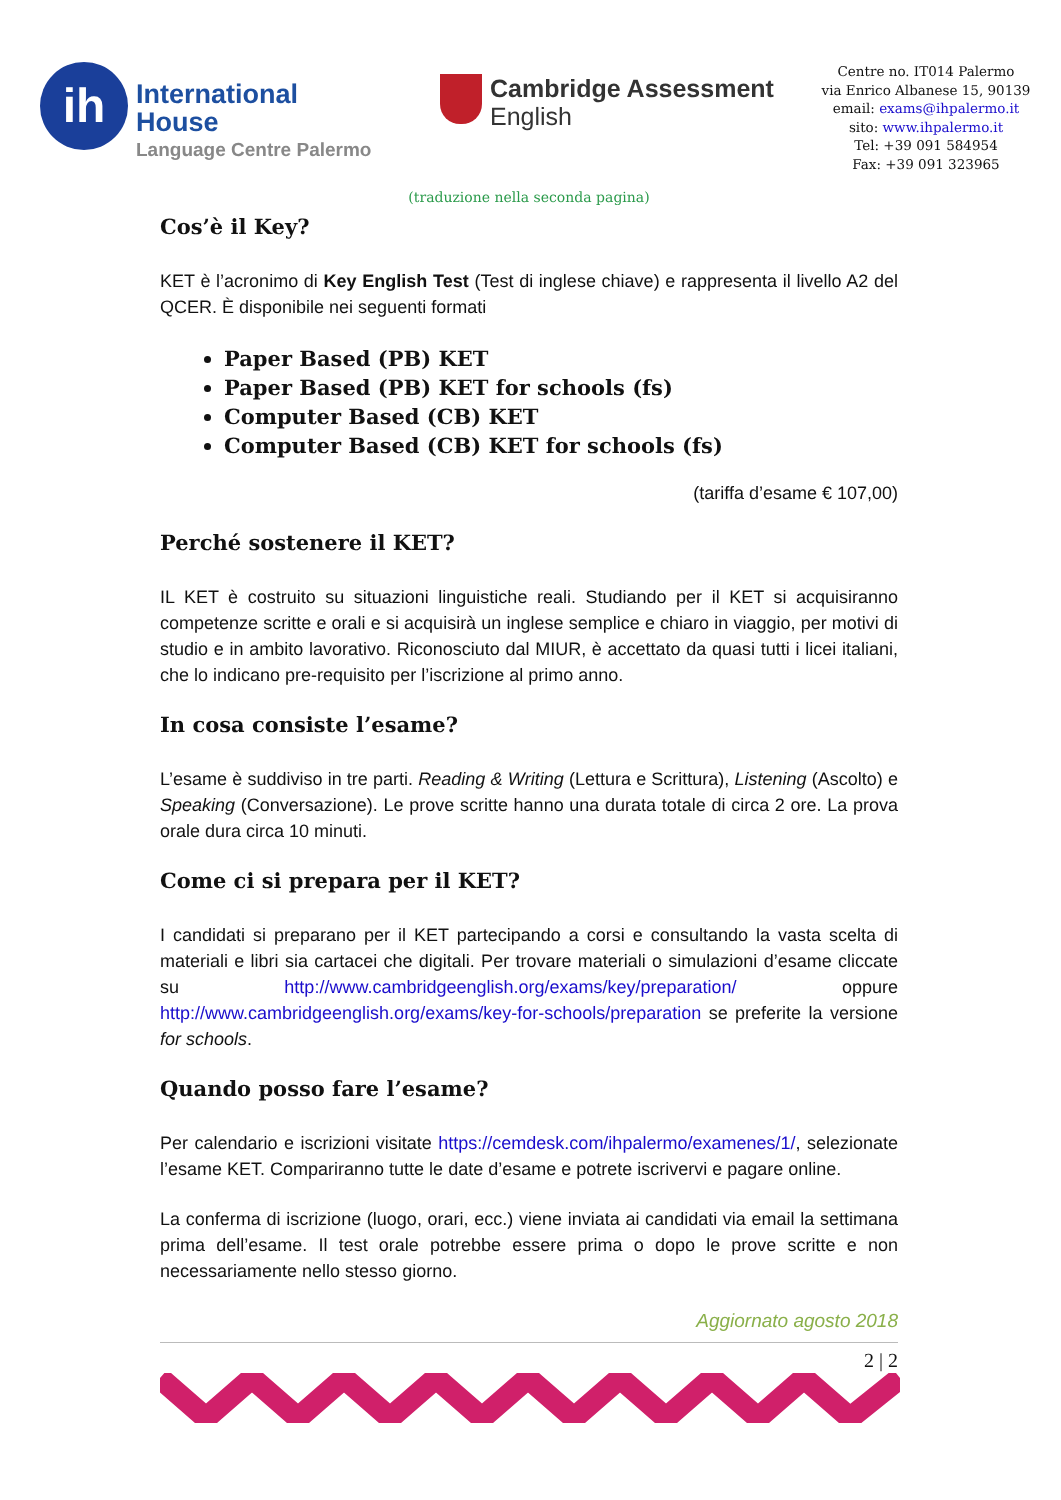ih
International
House
Language Centre Palermo
Cambridge Assessment
English
Centre no. IT014 Palermo
via Enrico Albanese 15, 90139
email: exams@ihpalermo.it
sito: www.ihpalermo.it
Tel: +39 091 584954
Fax: +39 091 323965
(traduzione nella seconda pagina)
Cos’è il Key?
KET è l’acronimo di Key English Test (Test di inglese chiave) e rappresenta il livello A2 del QCER. È disponibile nei seguenti formati
Paper Based (PB) KET
Paper Based (PB) KET for schools (fs)
Computer Based (CB) KET
Computer Based (CB) KET for schools (fs)
(tariffa d’esame € 107,00)
Perché sostenere il KET?
IL KET è costruito su situazioni linguistiche reali. Studiando per il KET si acquisiranno competenze scritte e orali e si acquisirà un inglese semplice e chiaro in viaggio, per motivi di studio e in ambito lavorativo. Riconosciuto dal MIUR, è accettato da quasi tutti i licei italiani, che lo indicano pre-requisito per l’iscrizione al primo anno.
In cosa consiste l’esame?
L’esame è suddiviso in tre parti. Reading & Writing (Lettura e Scrittura), Listening (Ascolto) e Speaking (Conversazione). Le prove scritte hanno una durata totale di circa 2 ore. La prova orale dura circa 10 minuti.
Come ci si prepara per il KET?
I candidati si preparano per il KET partecipando a corsi e consultando la vasta scelta di materiali e libri sia cartacei che digitali. Per trovare materiali o simulazioni d’esame cliccate su http://www.cambridgeenglish.org/exams/key/preparation/ oppure http://www.cambridgeenglish.org/exams/key-for-schools/preparation se preferite la versione for schools.
Quando posso fare l’esame?
Per calendario e iscrizioni visitate https://cemdesk.com/ihpalermo/examenes/1/, selezionate l’esame KET. Compariranno tutte le date d’esame e potrete iscrivervi e pagare online.
La conferma di iscrizione (luogo, orari, ecc.) viene inviata ai candidati via email la settimana prima dell’esame. Il test orale potrebbe essere prima o dopo le prove scritte e non necessariamente nello stesso giorno.
Aggiornato agosto 2018
2 | 2